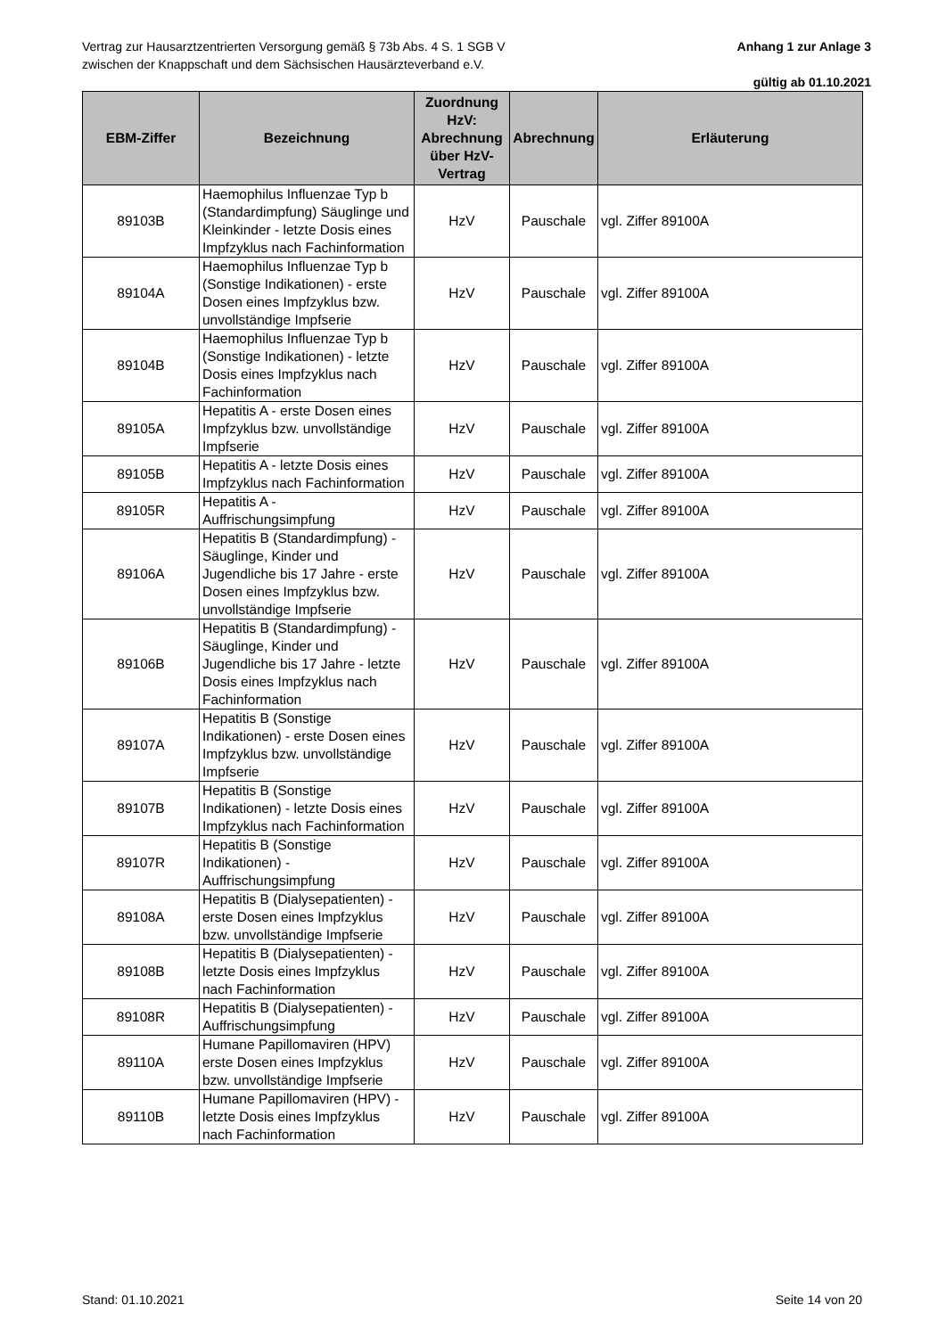Vertrag zur Hausarztzentrierten Versorgung gemäß § 73b Abs. 4 S. 1 SGB V
zwischen der Knappschaft und dem Sächsischen Hausärzteverband e.V.
Anhang 1 zur Anlage 3
gültig ab 01.10.2021
| EBM-Ziffer | Bezeichnung | Zuordnung HzV: Abrechnung über HzV-Vertrag | Abrechnung | Erläuterung |
| --- | --- | --- | --- | --- |
| 89103B | Haemophilus Influenzae Typ b (Standardimpfung) Säuglinge und Kleinkinder - letzte Dosis eines Impfzyklus nach Fachinformation | HzV | Pauschale | vgl. Ziffer 89100A |
| 89104A | Haemophilus Influenzae Typ b (Sonstige Indikationen) - erste Dosen eines Impfzyklus bzw. unvollständige Impfserie | HzV | Pauschale | vgl. Ziffer 89100A |
| 89104B | Haemophilus Influenzae Typ b (Sonstige Indikationen) - letzte Dosis eines Impfzyklus nach Fachinformation | HzV | Pauschale | vgl. Ziffer 89100A |
| 89105A | Hepatitis A - erste Dosen eines Impfzyklus bzw. unvollständige Impfserie | HzV | Pauschale | vgl. Ziffer 89100A |
| 89105B | Hepatitis A - letzte Dosis eines Impfzyklus nach Fachinformation | HzV | Pauschale | vgl. Ziffer 89100A |
| 89105R | Hepatitis A - Auffrischungsimpfung | HzV | Pauschale | vgl. Ziffer 89100A |
| 89106A | Hepatitis B (Standardimpfung) - Säuglinge, Kinder und Jugendliche bis 17 Jahre - erste Dosen eines Impfzyklus bzw. unvollständige Impfserie | HzV | Pauschale | vgl. Ziffer 89100A |
| 89106B | Hepatitis B (Standardimpfung) - Säuglinge, Kinder und Jugendliche bis 17 Jahre - letzte Dosis eines Impfzyklus nach Fachinformation | HzV | Pauschale | vgl. Ziffer 89100A |
| 89107A | Hepatitis B (Sonstige Indikationen) - erste Dosen eines Impfzyklus bzw. unvollständige Impfserie | HzV | Pauschale | vgl. Ziffer 89100A |
| 89107B | Hepatitis B (Sonstige Indikationen) - letzte Dosis eines Impfzyklus nach Fachinformation | HzV | Pauschale | vgl. Ziffer 89100A |
| 89107R | Hepatitis B (Sonstige Indikationen) - Auffrischungsimpfung | HzV | Pauschale | vgl. Ziffer 89100A |
| 89108A | Hepatitis B (Dialysepatienten) - erste Dosen eines Impfzyklus bzw. unvollständige Impfserie | HzV | Pauschale | vgl. Ziffer 89100A |
| 89108B | Hepatitis B (Dialysepatienten) - letzte Dosis eines Impfzyklus nach Fachinformation | HzV | Pauschale | vgl. Ziffer 89100A |
| 89108R | Hepatitis B (Dialysepatienten) - Auffrischungsimpfung | HzV | Pauschale | vgl. Ziffer 89100A |
| 89110A | Humane Papillomaviren (HPV) erste Dosen eines Impfzyklus bzw. unvollständige Impfserie | HzV | Pauschale | vgl. Ziffer 89100A |
| 89110B | Humane Papillomaviren (HPV) - letzte Dosis eines Impfzyklus nach Fachinformation | HzV | Pauschale | vgl. Ziffer 89100A |
Stand: 01.10.2021 Seite 14 von 20